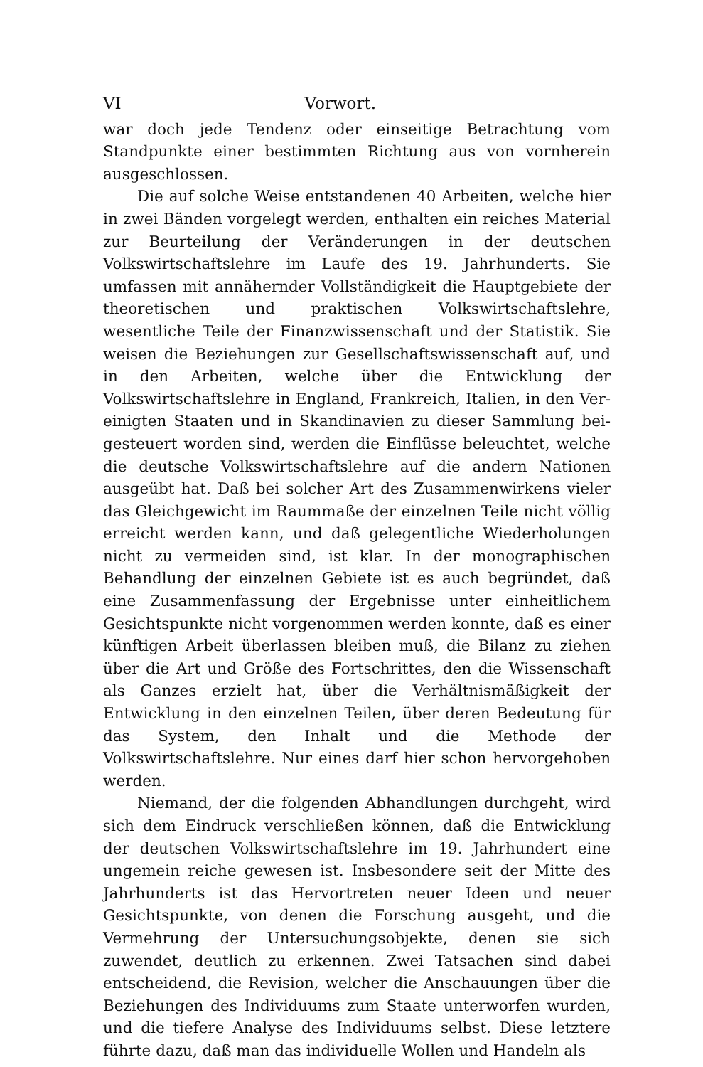VI Vorwort.
war doch jede Tendenz oder einseitige Betrachtung vom Standpunkte einer bestimmten Richtung aus von vornherein ausgeschlossen.
Die auf solche Weise entstandenen 40 Arbeiten, welche hier in zwei Bänden vorgelegt werden, enthalten ein reiches Material zur Beurteilung der Veränderungen in der deutschen Volkswirtschafts­lehre im Laufe des 19. Jahrhunderts. Sie umfassen mit annähernder Vollständigkeit die Hauptgebiete der theoretischen und praktischen Volkswirtschaftslehre, wesentliche Teile der Finanzwissenschaft und der Statistik. Sie weisen die Beziehungen zur Gesellschaftswissen­schaft auf, und in den Arbeiten, welche über die Entwicklung der Volkswirtschaftslehre in England, Frankreich, Italien, in den Ver­einigten Staaten und in Skandinavien zu dieser Sammlung bei­gesteuert worden sind, werden die Einflüsse beleuchtet, welche die deutsche Volkswirtschaftslehre auf die andern Nationen ausgeübt hat. Daß bei solcher Art des Zusammenwirkens vieler das Gleich­gewicht im Raummaße der einzelnen Teile nicht völlig erreicht werden kann, und daß gelegentliche Wiederholungen nicht zu ver­meiden sind, ist klar. In der monographischen Behandlung der einzelnen Gebiete ist es auch begründet, daß eine Zusammenfassung der Ergebnisse unter einheitlichem Gesichtspunkte nicht vorgenommen werden konnte, daß es einer künftigen Arbeit überlassen bleiben muß, die Bilanz zu ziehen über die Art und Größe des Fortschrittes, den die Wissenschaft als Ganzes erzielt hat, über die Verhältnismäßigkeit der Entwicklung in den einzelnen Teilen, über deren Bedeutung für das System, den Inhalt und die Methode der Volkswirtschaftslehre. Nur eines darf hier schon hervorgehoben werden.
Niemand, der die folgenden Abhandlungen durchgeht, wird sich dem Eindruck verschließen können, daß die Entwicklung der deutschen Volkswirtschaftslehre im 19. Jahrhundert eine ungemein reiche ge­wesen ist. Insbesondere seit der Mitte des Jahrhunderts ist das Hervortreten neuer Ideen und neuer Gesichtspunkte, von denen die Forschung ausgeht, und die Vermehrung der Untersuchungsobjekte, denen sie sich zuwendet, deutlich zu erkennen. Zwei Tatsachen sind dabei entscheidend, die Revision, welcher die Anschauungen über die Beziehungen des Individuums zum Staate unterworfen wurden, und die tiefere Analyse des Individuums selbst. Diese letztere führte dazu, daß man das individuelle Wollen und Handeln als